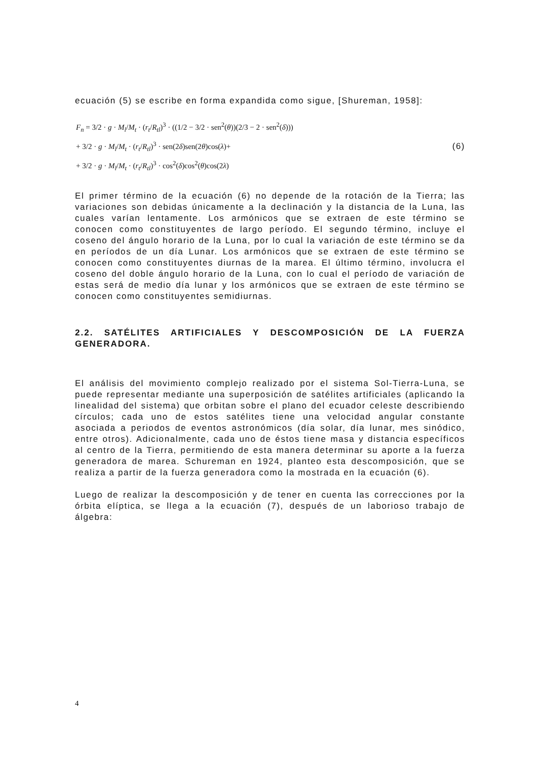ecuación (5) se escribe en forma expandida como sigue, [Shureman, 1958]:
F<sub>n</sub> = 3/2 · g · M<sub>l</sub>/M<sub>t</sub> · (r<sub>t</sub>/R<sub>tl</sub>)<sup>3</sup> · ((1/2 − 3/2 · sen<sup>2</sup>(θ))(2/3 − 2 · sen<sup>2</sup>(δ)))
+ 3/2 · g · M<sub>l</sub>/M<sub>t</sub> · (r<sub>t</sub>/R<sub>tl</sub>)<sup>3</sup> · sen(2δ)sen(2θ)cos(λ)+
+ 3/2 · g · M<sub>l</sub>/M<sub>t</sub> · (r<sub>t</sub>/R<sub>tl</sub>)<sup>3</sup> · cos<sup>2</sup>(δ)cos<sup>2</sup>(θ)cos(2λ)
(6)
El primer término de la ecuación (6) no depende de la rotación de la Tierra; las variaciones son debidas únicamente a la declinación y la distancia de la Luna, las cuales varían lentamente. Los armónicos que se extraen de este término se conocen como constituyentes de largo período. El segundo término, incluye el coseno del ángulo horario de la Luna, por lo cual la variación de este término se da en períodos de un día Lunar. Los armónicos que se extraen de este término se conocen como constituyentes diurnas de la marea. El último término, involucra el coseno del doble ángulo horario de la Luna, con lo cual el período de variación de estas será de medio día lunar y los armónicos que se extraen de este término se conocen como constituyentes semidiurnas.
2.2. SATÉLITES ARTIFICIALES Y DESCOMPOSICIÓN DE LA FUERZA GENERADORA.
El análisis del movimiento complejo realizado por el sistema Sol-Tierra-Luna, se puede representar mediante una superposición de satélites artificiales (aplicando la linealidad del sistema) que orbitan sobre el plano del ecuador celeste describiendo círculos; cada uno de estos satélites tiene una velocidad angular constante asociada a periodos de eventos astronómicos (día solar, día lunar, mes sinódico, entre otros). Adicionalmente, cada uno de éstos tiene masa y distancia específicos al centro de la Tierra, permitiendo de esta manera determinar su aporte a la fuerza generadora de marea. Schureman en 1924, planteo esta descomposición, que se realiza a partir de la fuerza generadora como la mostrada en la ecuación (6).
Luego de realizar la descomposición y de tener en cuenta las correcciones por la órbita elíptica, se llega a la ecuación (7), después de un laborioso trabajo de álgebra:
4